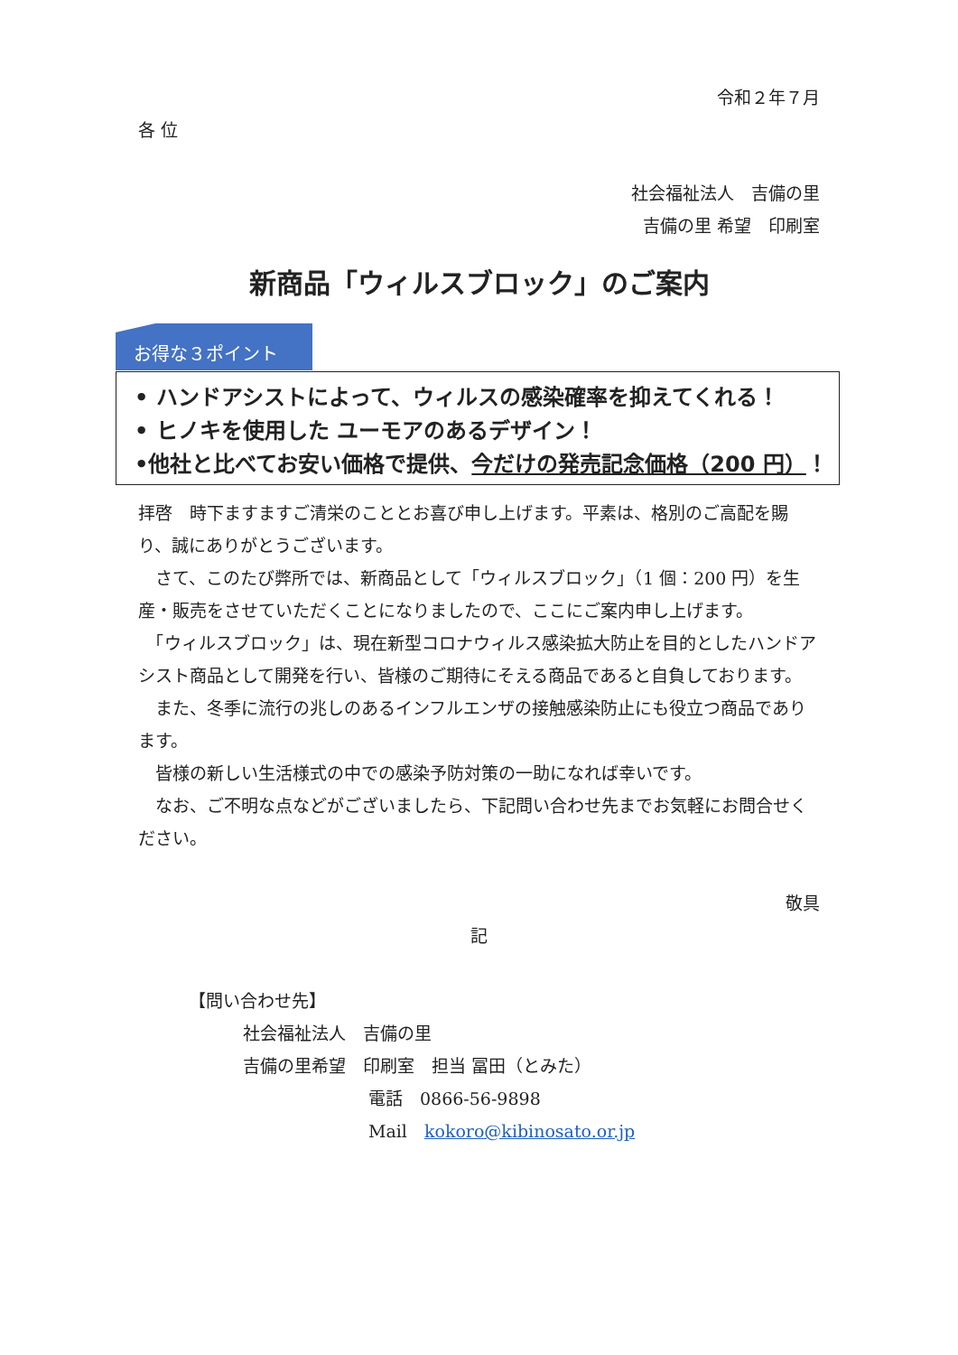令和２年７月
各 位
社会福祉法人　吉備の里
吉備の里 希望　印刷室
新商品「ウィルスブロック」のご案内
お得な３ポイント
• ハンドアシストによって、ウィルスの感染確率を抑えてくれる！
• ヒノキを使用した ユーモアのあるデザイン！
•他社と比べてお安い価格で提供、今だけの発売記念価格（200 円）！
拝啓　時下ますますご清栄のこととお喜び申し上げます。平素は、格別のご高配を賜り、誠にありがとうございます。
　さて、このたび弊所では、新商品として「ウィルスブロック」（1 個：200 円）を生産・販売をさせていただくことになりましたので、ここにご案内申し上げます。
　「ウィルスブロック」は、現在新型コロナウィルス感染拡大防止を目的としたハンドアシスト商品として開発を行い、皆様のご期待にそえる商品であると自負しております。
　また、冬季に流行の兆しのあるインフルエンザの接触感染防止にも役立つ商品であります。
　皆様の新しい生活様式の中での感染予防対策の一助になれば幸いです。
　なお、ご不明な点などがございましたら、下記問い合わせ先までお気軽にお問合せください。
敬具
記
【問い合わせ先】
社会福祉法人　吉備の里
吉備の里希望　印刷室　担当 冨田（とみた）
電話　0866-56-9898
Mail　kokoro@kibinosato.or.jp